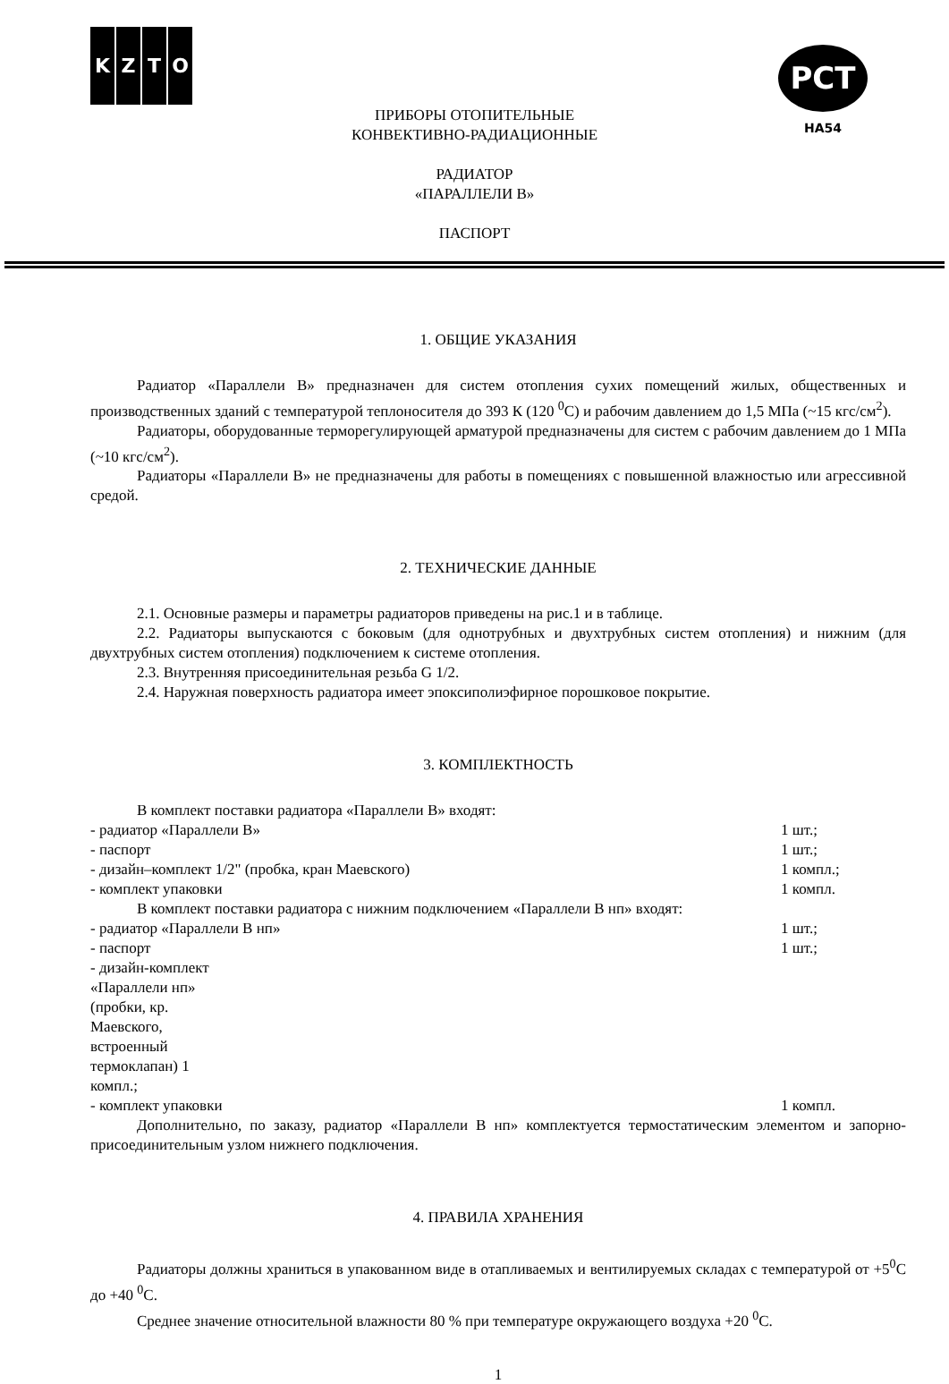KZTO
PCT
HA54
ПРИБОРЫ ОТОПИТЕЛЬНЫЕ
КОНВЕКТИВНО-РАДИАЦИОННЫЕ
РАДИАТОР
«ПАРАЛЛЕЛИ В»
ПАСПОРТ
1. ОБЩИЕ УКАЗАНИЯ
Радиатор «Параллели В» предназначен для систем отопления сухих помещений жилых, общественных и производственных зданий с температурой теплоносителя до 393 К (120 <sup>0</sup>С) и рабочим давлением до 1,5 МПа (~15 кгс/см<sup>2</sup>).
Радиаторы, оборудованные терморегулирующей арматурой предназначены для систем с рабочим давлением до 1 МПа (~10 кгс/см<sup>2</sup>).
Радиаторы «Параллели В» не предназначены для работы в помещениях с повышенной влажностью или агрессивной средой.
2. ТЕХНИЧЕСКИЕ ДАННЫЕ
2.1. Основные размеры и параметры радиаторов приведены на рис.1 и в таблице.
2.2. Радиаторы выпускаются с боковым (для однотрубных и двухтрубных систем отопления) и нижним (для двухтрубных систем отопления) подключением к системе отопления.
2.3. Внутренняя присоединительная резьба G 1/2.
2.4. Наружная поверхность радиатора имеет эпоксиполиэфирное порошковое покрытие.
3. КОМПЛЕКТНОСТЬ
В комплект поставки радиатора «Параллели В» входят:
- радиатор «Параллели В» 1 шт.;
- паспорт 1 шт.;
- дизайн–комплект 1/2" (пробка, кран Маевского) 1 компл.;
- комплект упаковки 1 компл.
В комплект поставки радиатора с нижним подключением «Параллели В нп» входят:
- радиатор «Параллели В нп» 1 шт.;
- паспорт 1 шт.;
- дизайн-комплект «Параллели нп» (пробки, кр. Маевского, встроенный термоклапан) 1 компл.;
- комплект упаковки 1 компл.
Дополнительно, по заказу, радиатор «Параллели В нп» комплектуется термостатическим элементом и запорно-присоединительным узлом нижнего подключения.
4. ПРАВИЛА ХРАНЕНИЯ
Радиаторы должны храниться в упакованном виде в отапливаемых и вентилируемых складах с температурой от +5<sup>0</sup>С до +40 <sup>0</sup>С.
Среднее значение относительной влажности 80 % при температуре окружающего воздуха +20 <sup>0</sup>С.
1